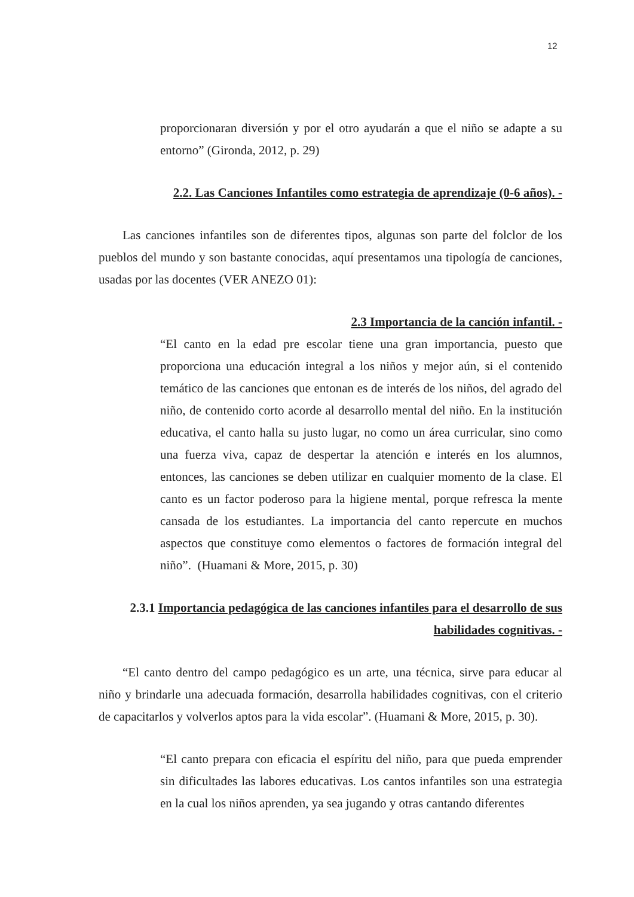12
proporcionaran diversión y por el otro ayudarán a que el niño se adapte a su entorno” (Gironda, 2012, p. 29)
2.2. Las Canciones Infantiles como estrategia de aprendizaje (0-6 años). -
Las canciones infantiles son de diferentes tipos, algunas son parte del folclor de los pueblos del mundo y son bastante conocidas, aquí presentamos una tipología de canciones, usadas por las docentes (VER ANEZO 01):
2.3 Importancia de la canción infantil. -
“El canto en la edad pre escolar tiene una gran importancia, puesto que proporciona una educación integral a los niños y mejor aún, si el contenido temático de las canciones que entonan es de interés de los niños, del agrado del niño, de contenido corto acorde al desarrollo mental del niño. En la institución educativa, el canto halla su justo lugar, no como un área curricular, sino como una fuerza viva, capaz de despertar la atención e interés en los alumnos, entonces, las canciones se deben utilizar en cualquier momento de la clase. El canto es un factor poderoso para la higiene mental, porque refresca la mente cansada de los estudiantes. La importancia del canto repercute en muchos aspectos que constituye como elementos o factores de formación integral del niño”. (Huamani & More, 2015, p. 30)
2.3.1 Importancia pedagógica de las canciones infantiles para el desarrollo de sus habilidades cognitivas. -
“El canto dentro del campo pedagógico es un arte, una técnica, sirve para educar al niño y brindarle una adecuada formación, desarrolla habilidades cognitivas, con el criterio de capacitarlos y volverlos aptos para la vida escolar”. (Huamani & More, 2015, p. 30).
“El canto prepara con eficacia el espíritu del niño, para que pueda emprender sin dificultades las labores educativas. Los cantos infantiles son una estrategia en la cual los niños aprenden, ya sea jugando y otras cantando diferentes